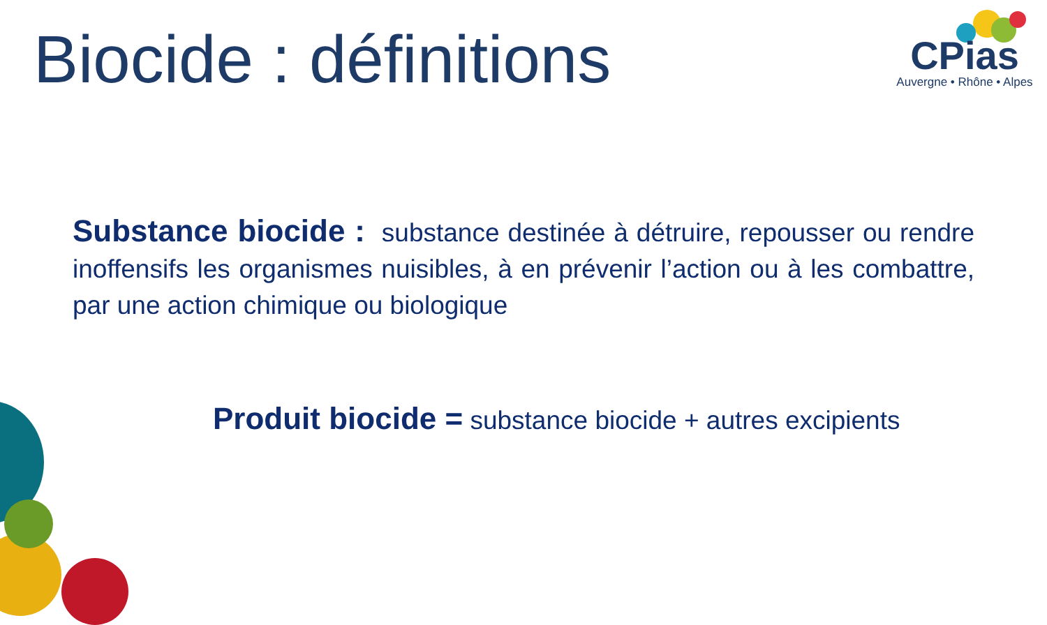Biocide : définitions
CPias
Auvergne • Rhône • Alpes
Substance biocide : substance destinée à détruire, repousser ou rendre inoffensifs les organismes nuisibles, à en prévenir l’action ou à les combattre, par une action chimique ou biologique
Produit biocide = substance biocide + autres excipients